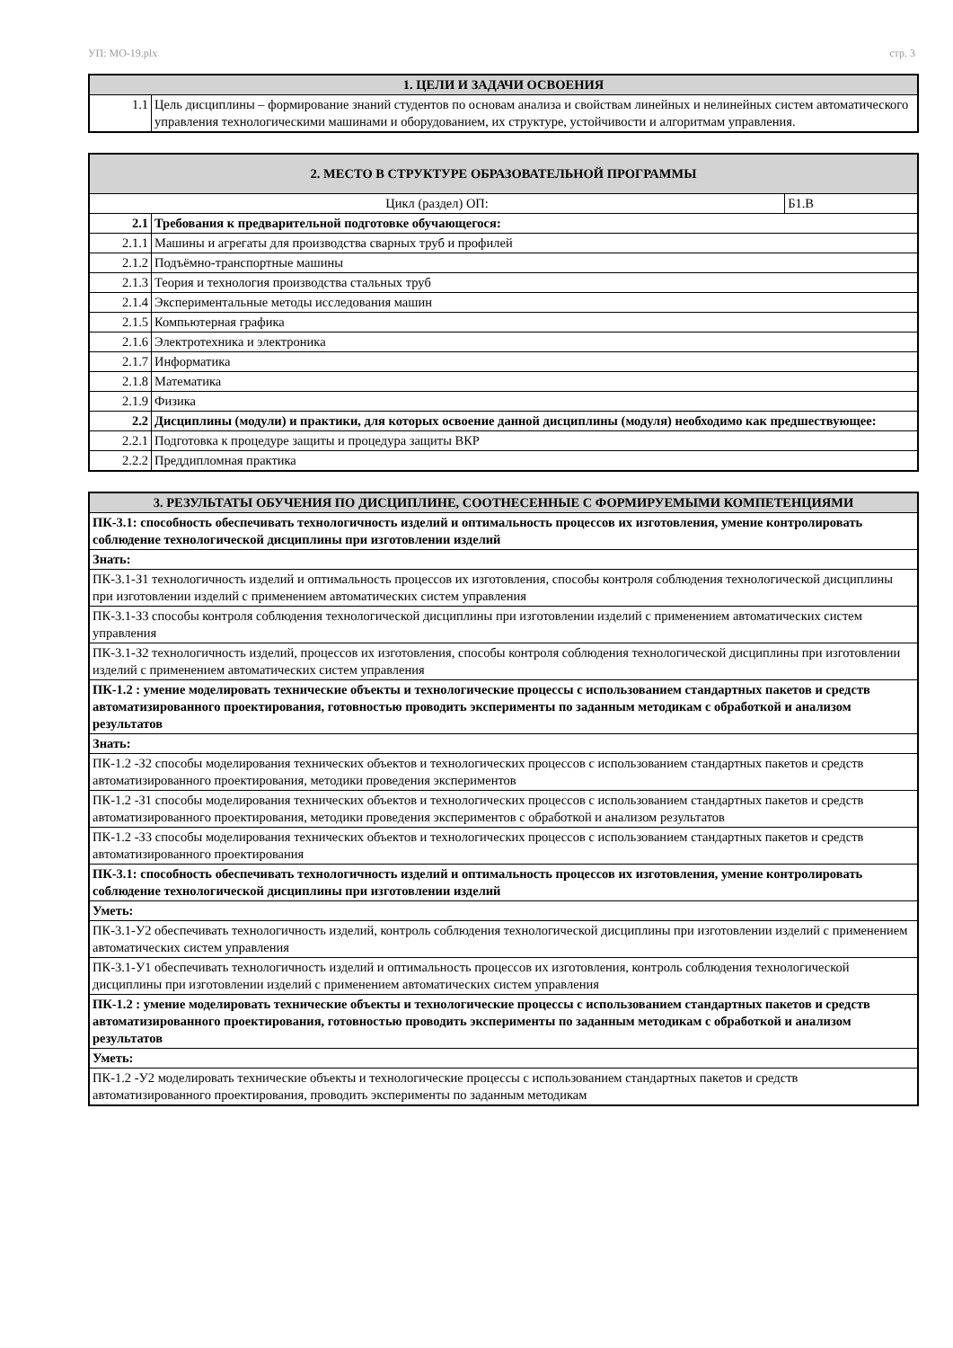УП: МО-19.plx стр. 3
| 1. ЦЕЛИ И ЗАДАЧИ ОСВОЕНИЯ | |
| --- | --- |
| 1.1 | Цель дисциплины – формирование знаний студентов по основам анализа и свойствам линейных и нелинейных систем автоматического управления технологическими машинами и оборудованием, их структуре, устойчивости и алгоритмам управления. |
| 2. МЕСТО В СТРУКТУРЕ ОБРАЗОВАТЕЛЬНОЙ ПРОГРАММЫ | | |
| --- | --- | --- |
| Цикл (раздел) ОП: | | Б1.В |
| 2.1 | Требования к предварительной подготовке обучающегося: | |
| 2.1.1 | Машины и агрегаты для производства сварных труб и профилей | |
| 2.1.2 | Подъёмно-транспортные машины | |
| 2.1.3 | Теория и технология производства стальных труб | |
| 2.1.4 | Экспериментальные методы исследования машин | |
| 2.1.5 | Компьютерная графика | |
| 2.1.6 | Электротехника и электроника | |
| 2.1.7 | Информатика | |
| 2.1.8 | Математика | |
| 2.1.9 | Физика | |
| 2.2 | Дисциплины (модули) и практики, для которых освоение данной дисциплины (модуля) необходимо как предшествующее: | |
| 2.2.1 | Подготовка к процедуре защиты и процедура защиты ВКР | |
| 2.2.2 | Преддипломная практика | |
| 3. РЕЗУЛЬТАТЫ ОБУЧЕНИЯ ПО ДИСЦИПЛИНЕ, СООТНЕСЕННЫЕ С ФОРМИРУЕМЫМИ КОМПЕТЕНЦИЯМИ |
| --- |
| ПК-3.1: способность обеспечивать технологичность изделий и оптимальность процессов их изготовления, умение контролировать соблюдение технологической дисциплины при изготовлении изделий |
| Знать: |
| ПК-3.1-З1 технологичность изделий и оптимальность процессов их изготовления, способы контроля соблюдения технологической дисциплины при изготовлении изделий с применением автоматических систем управления |
| ПК-3.1-З3 способы контроля соблюдения технологической дисциплины при изготовлении изделий с применением автоматических систем управления |
| ПК-3.1-З2 технологичность изделий, процессов их изготовления, способы контроля соблюдения технологической дисциплины при изготовлении изделий с применением автоматических систем управления |
| ПК-1.2 : умение моделировать технические объекты и технологические процессы с использованием стандартных пакетов и средств автоматизированного проектирования, готовностью проводить эксперименты по заданным методикам с обработкой и анализом результатов |
| Знать: |
| ПК-1.2 -З2 способы моделирования технических объектов и технологических процессов с использованием стандартных пакетов и средств автоматизированного проектирования, методики проведения экспериментов |
| ПК-1.2 -З1 способы моделирования технических объектов и технологических процессов с использованием стандартных пакетов и средств автоматизированного проектирования, методики проведения экспериментов с обработкой и анализом результатов |
| ПК-1.2 -З3 способы моделирования технических объектов и технологических процессов с использованием стандартных пакетов и средств автоматизированного проектирования |
| ПК-3.1: способность обеспечивать технологичность изделий и оптимальность процессов их изготовления, умение контролировать соблюдение технологической дисциплины при изготовлении изделий |
| Уметь: |
| ПК-3.1-У2 обеспечивать технологичность изделий, контроль соблюдения технологической дисциплины при изготовлении изделий с применением автоматических систем управления |
| ПК-3.1-У1 обеспечивать технологичность изделий и оптимальность процессов их изготовления, контроль соблюдения технологической дисциплины при изготовлении изделий с применением автоматических систем управления |
| ПК-1.2 : умение моделировать технические объекты и технологические процессы с использованием стандартных пакетов и средств автоматизированного проектирования, готовностью проводить эксперименты по заданным методикам с обработкой и анализом результатов |
| Уметь: |
| ПК-1.2 -У2 моделировать технические объекты и технологические процессы с использованием стандартных пакетов и средств автоматизированного проектирования, проводить эксперименты по заданным методикам |